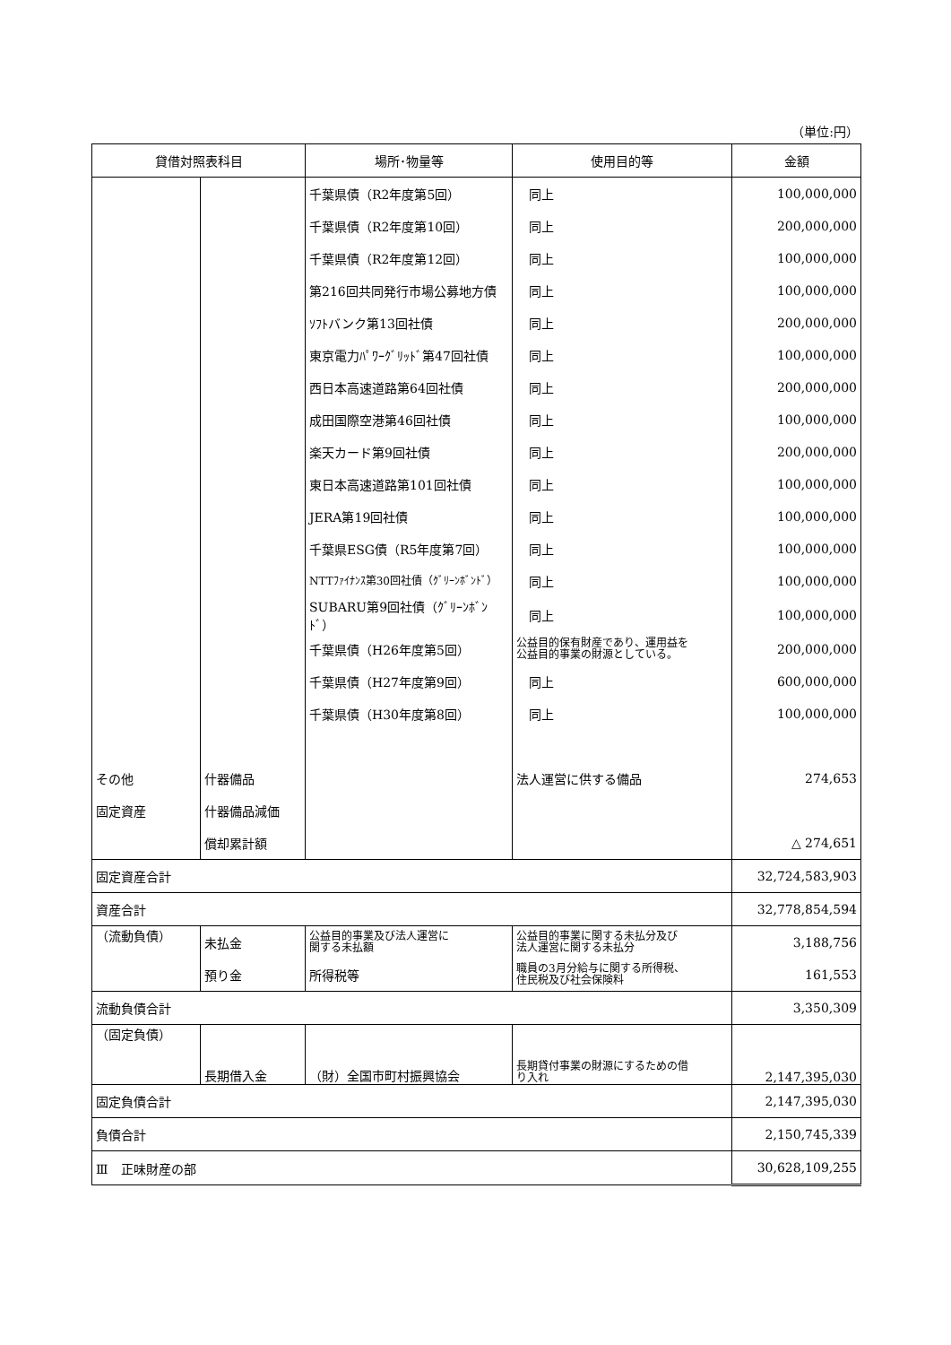（単位:円）
| 貸借対照表科目 | | 場所･物量等 | 使用目的等 | 金額 |
| --- | --- | --- | --- | --- |
| | | 千葉県債（R2年度第5回） | 同上 | 100,000,000 |
| | | 千葉県債（R2年度第10回） | 同上 | 200,000,000 |
| | | 千葉県債（R2年度第12回） | 同上 | 100,000,000 |
| | | 第216回共同発行市場公募地方債 | 同上 | 100,000,000 |
| | | ｿﾌﾄバンク第13回社債 | 同上 | 200,000,000 |
| | | 東京電力ﾊﾟﾜｰｸﾞﾘｯﾄﾞ第47回社債 | 同上 | 100,000,000 |
| | | 西日本高速道路第64回社債 | 同上 | 200,000,000 |
| | | 成田国際空港第46回社債 | 同上 | 100,000,000 |
| | | 楽天カード第9回社債 | 同上 | 200,000,000 |
| | | 東日本高速道路第101回社債 | 同上 | 100,000,000 |
| | | JERA第19回社債 | 同上 | 100,000,000 |
| | | 千葉県ESG債（R5年度第7回） | 同上 | 100,000,000 |
| | | NTTﾌｧｲﾅﾝｽ第30回社債（ｸﾞﾘｰﾝﾎﾞﾝﾄﾞ） | 同上 | 100,000,000 |
| | | SUBARU第9回社債（ｸﾞﾘｰﾝﾎﾞﾝﾄﾞ） | 同上 | 100,000,000 |
| | | 千葉県債（H26年度第5回） | 公益目的保有財産であり、運用益を 公益目的事業の財源としている。 | 200,000,000 |
| | | 千葉県債（H27年度第9回） | 同上 | 600,000,000 |
| | | 千葉県債（H30年度第8回） | 同上 | 100,000,000 |
| その他 | 什器備品 | | 法人運営に供する備品 | 274,653 |
| 固定資産 | 什器備品減価 | | | |
| | 償却累計額 | | | △ 274,651 |
| 固定資産合計 | | | | 32,724,583,903 |
| 資産合計 | | | | 32,778,854,594 |
| （流動負債） | 未払金 | 公益目的事業及び法人運営に 関する未払額 | 公益目的事業に関する未払分及び 法人運営に関する未払分 | 3,188,756 |
| | 預り金 | 所得税等 | 職員の3月分給与に関する所得税、 住民税及び社会保険料 | 161,553 |
| 流動負債合計 | | | | 3,350,309 |
| （固定負債） | 長期借入金 | （財）全国市町村振興協会 | 長期貸付事業の財源にするための借 り入れ | 2,147,395,030 |
| 固定負債合計 | | | | 2,147,395,030 |
| 負債合計 | | | | 2,150,745,339 |
| Ⅲ 正味財産の部 | | | | 30,628,109,255 |